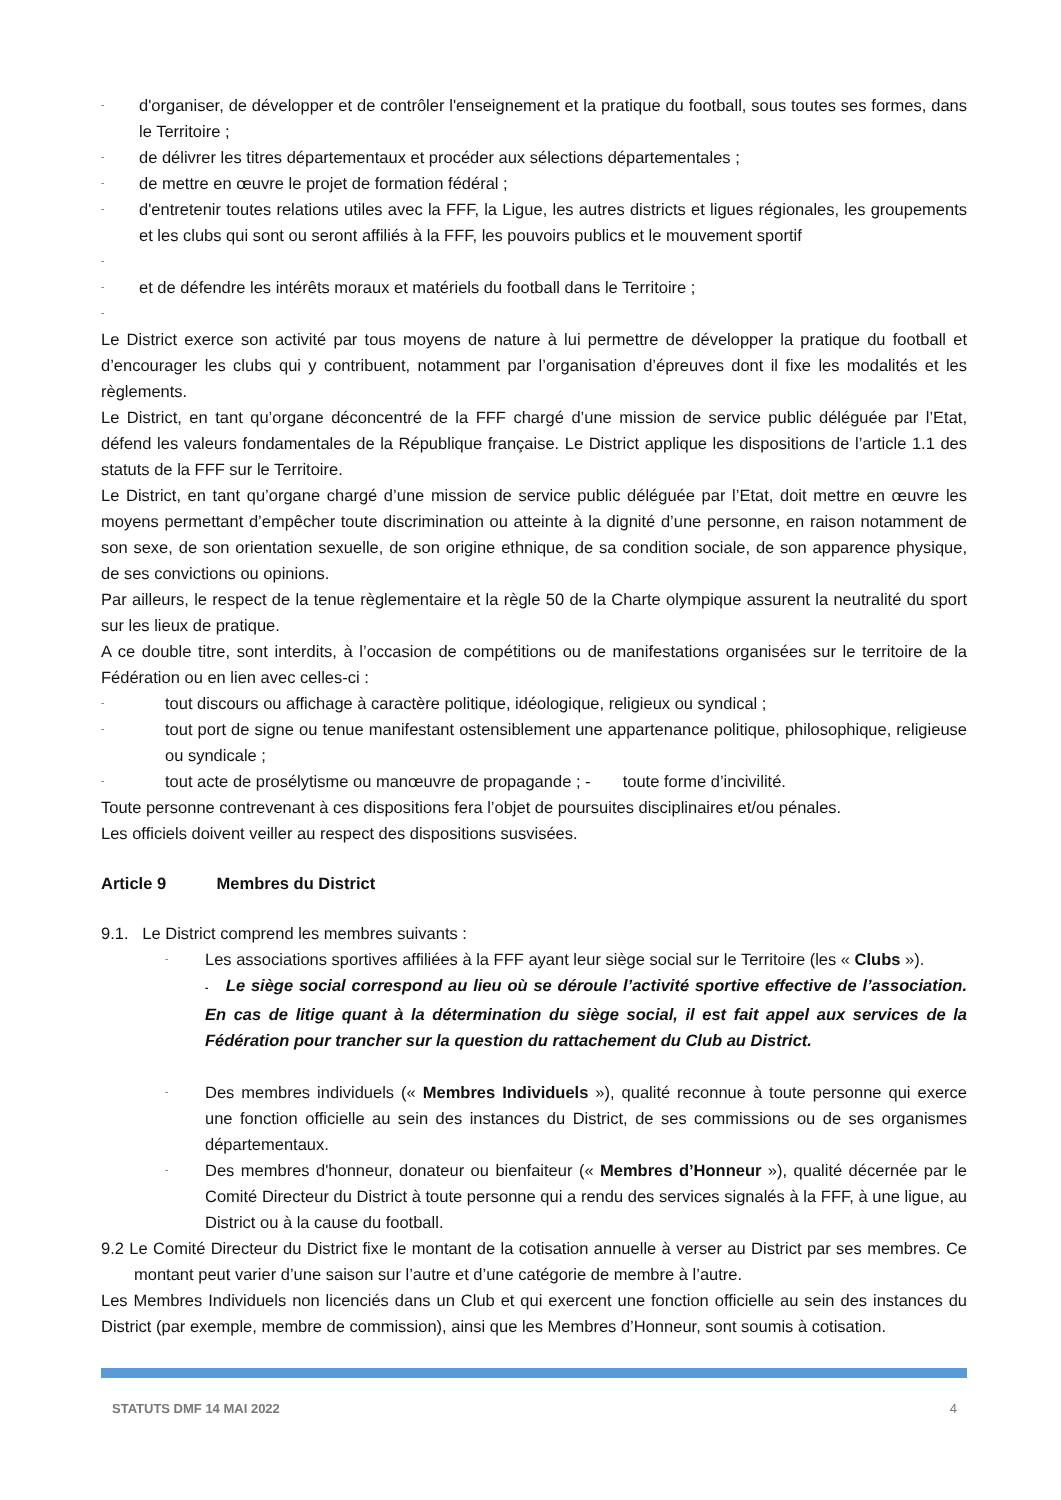-
d'organiser, de développer et de contrôler l'enseignement et la pratique du football, sous toutes ses formes, dans le Territoire ;
-
de délivrer les titres départementaux et procéder aux sélections départementales ;
-
de mettre en œuvre le projet de formation fédéral ;
-
d'entretenir toutes relations utiles avec la FFF, la Ligue, les autres districts et ligues régionales, les groupements et les clubs qui sont ou seront affiliés à la FFF, les pouvoirs publics et le mouvement sportif
-
-
et de défendre les intérêts moraux et matériels du football dans le Territoire ;
-
Le District exerce son activité par tous moyens de nature à lui permettre de développer la pratique du football et d’encourager les clubs qui y contribuent, notamment par l’organisation d’épreuves dont il fixe les modalités et les règlements.
Le District, en tant qu’organe déconcentré de la FFF chargé d’une mission de service public déléguée par l’Etat, défend les valeurs fondamentales de la République française. Le District applique les dispositions de l’article 1.1 des statuts de la FFF sur le Territoire.
Le District, en tant qu’organe chargé d’une mission de service public déléguée par l’Etat, doit mettre en œuvre les moyens permettant d’empêcher toute discrimination ou atteinte à la dignité d’une personne, en raison notamment de son sexe, de son orientation sexuelle, de son origine ethnique, de sa condition sociale, de son apparence physique, de ses convictions ou opinions.
Par ailleurs, le respect de la tenue règlementaire et la règle 50 de la Charte olympique assurent la neutralité du sport sur les lieux de pratique.
A ce double titre, sont interdits, à l’occasion de compétitions ou de manifestations organisées sur le territoire de la Fédération ou en lien avec celles-ci :
-
tout discours ou affichage à caractère politique, idéologique, religieux ou syndical ;
-
tout port de signe ou tenue manifestant ostensiblement une appartenance politique, philosophique, religieuse ou syndicale ;
-
tout acte de prosélytisme ou manœuvre de propagande ; - toute forme d’incivilité.
Toute personne contrevenant à ces dispositions fera l’objet de poursuites disciplinaires et/ou pénales.
Les officiels doivent veiller au respect des dispositions susvisées.
Article 9 Membres du District
9.1. Le District comprend les membres suivants :
-
Les associations sportives affiliées à la FFF ayant leur siège social sur le Territoire (les « Clubs »).
- Le siège social correspond au lieu où se déroule l’activité sportive effective de l’association. En cas de litige quant à la détermination du siège social, il est fait appel aux services de la Fédération pour trancher sur la question du rattachement du Club au District.
-
Des membres individuels (« Membres Individuels »), qualité reconnue à toute personne qui exerce une fonction officielle au sein des instances du District, de ses commissions ou de ses organismes départementaux.
-
Des membres d'honneur, donateur ou bienfaiteur (« Membres d’Honneur »), qualité décernée par le Comité Directeur du District à toute personne qui a rendu des services signalés à la FFF, à une ligue, au District ou à la cause du football.
9.2 Le Comité Directeur du District fixe le montant de la cotisation annuelle à verser au District par ses membres. Ce montant peut varier d’une saison sur l’autre et d’une catégorie de membre à l’autre.
Les Membres Individuels non licenciés dans un Club et qui exercent une fonction officielle au sein des instances du District (par exemple, membre de commission), ainsi que les Membres d’Honneur, sont soumis à cotisation.
STATUTS DMF 14 MAI 2022 4